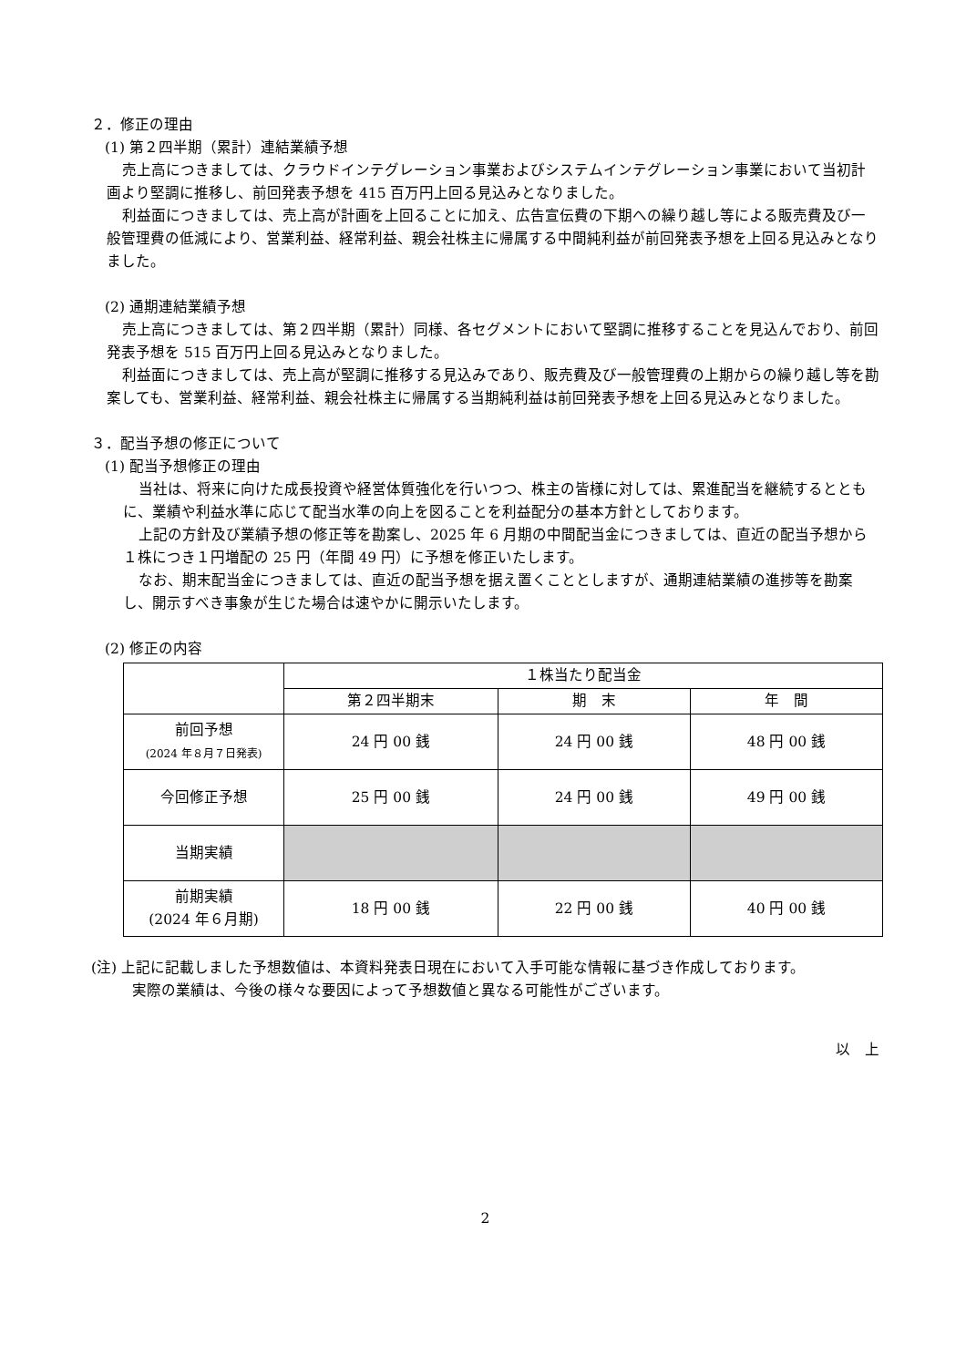２．修正の理由
(1) 第２四半期（累計）連結業績予想
売上高につきましては、クラウドインテグレーション事業およびシステムインテグレーション事業において当初計画より堅調に推移し、前回発表予想を 415 百万円上回る見込みとなりました。
利益面につきましては、売上高が計画を上回ることに加え、広告宣伝費の下期への繰り越し等による販売費及び一般管理費の低減により、営業利益、経常利益、親会社株主に帰属する中間純利益が前回発表予想を上回る見込みとなりました。
(2) 通期連結業績予想
売上高につきましては、第２四半期（累計）同様、各セグメントにおいて堅調に推移することを見込んでおり、前回発表予想を 515 百万円上回る見込みとなりました。
利益面につきましては、売上高が堅調に推移する見込みであり、販売費及び一般管理費の上期からの繰り越し等を勘案しても、営業利益、経常利益、親会社株主に帰属する当期純利益は前回発表予想を上回る見込みとなりました。
３．配当予想の修正について
(1) 配当予想修正の理由
当社は、将来に向けた成長投資や経営体質強化を行いつつ、株主の皆様に対しては、累進配当を継続するとともに、業績や利益水準に応じて配当水準の向上を図ることを利益配分の基本方針としております。
上記の方針及び業績予想の修正等を勘案し、2025 年 6 月期の中間配当金につきましては、直近の配当予想から１株につき１円増配の 25 円（年間 49 円）に予想を修正いたします。
なお、期末配当金につきましては、直近の配当予想を据え置くこととしますが、通期連結業績の進捗等を勘案し、開示すべき事象が生じた場合は速やかに開示いたします。
(2) 修正の内容
| | １株当たり配当金 | | |
| --- | --- | --- | --- |
| | 第２四半期末 | 期 末 | 年 間 |
| 前回予想 (2024 年８月７日発表) | 24 円 00 銭 | 24 円 00 銭 | 48 円 00 銭 |
| 今回修正予想 | 25 円 00 銭 | 24 円 00 銭 | 49 円 00 銭 |
| 当期実績 | | | |
| 前期実績 (2024 年６月期) | 18 円 00 銭 | 22 円 00 銭 | 40 円 00 銭 |
(注) 上記に記載しました予想数値は、本資料発表日現在において入手可能な情報に基づき作成しております。
実際の業績は、今後の様々な要因によって予想数値と異なる可能性がございます。
以　上
2